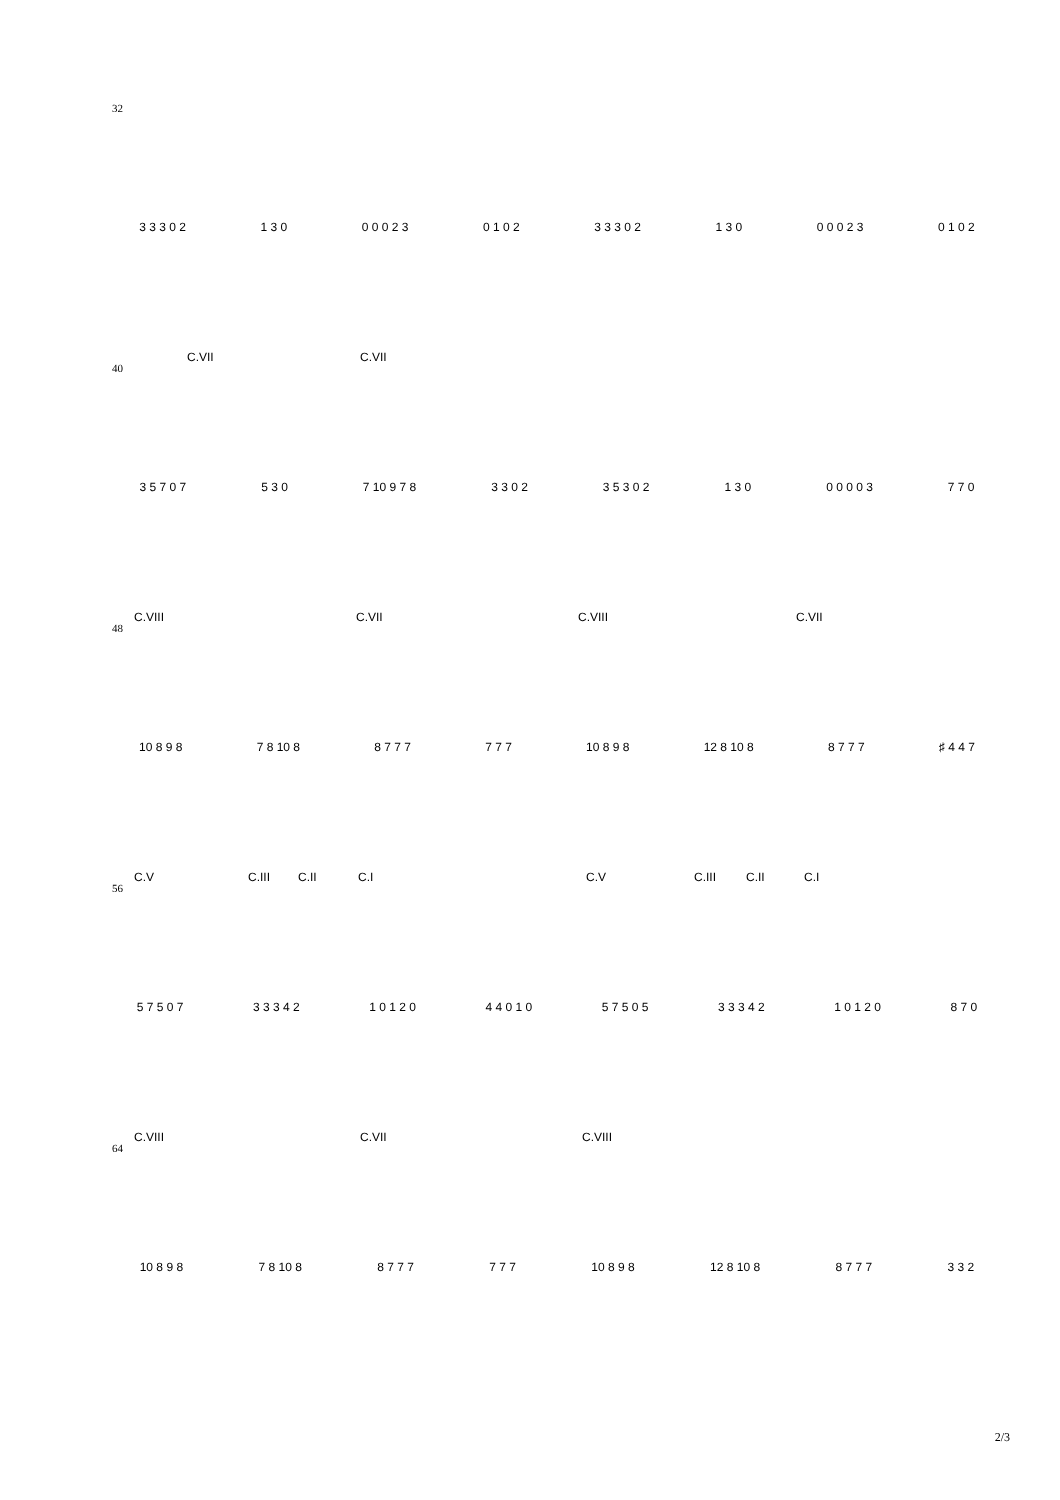32
3 3 3 0 2 1 3 0 0 0 0 2 3 0 1 0 2 3 3 3 0 2 1 3 0 0 0 0 2 3 0 1 0 2
C.VII C.VII
40
3 5 7 0 7 5 3 0 7 10 9 7 8 3 3 0 2 3 5 3 0 2 1 3 0 0 0 0 0 3 7 7 0
C.VIII C.VII C.VIII C.VII
48
10 8 9 8 7 8 10 8 8 7 7 7 7 7 7 10 8 9 8 12 8 10 8 8 7 7 7 ♯ 4 4 7
C.V C.III C.II C.I C.V C.III C.II C.I
56
5 7 5 0 7 3 3 3 4 2 1 0 1 2 0 4 4 0 1 0 5 7 5 0 5 3 3 3 4 2 1 0 1 2 0 8 7 0
C.VIII C.VII C.VIII
64
10 8 9 8 7 8 10 8 8 7 7 7 7 7 7 10 8 9 8 12 8 10 8 8 7 7 7 3 3 2
2/3